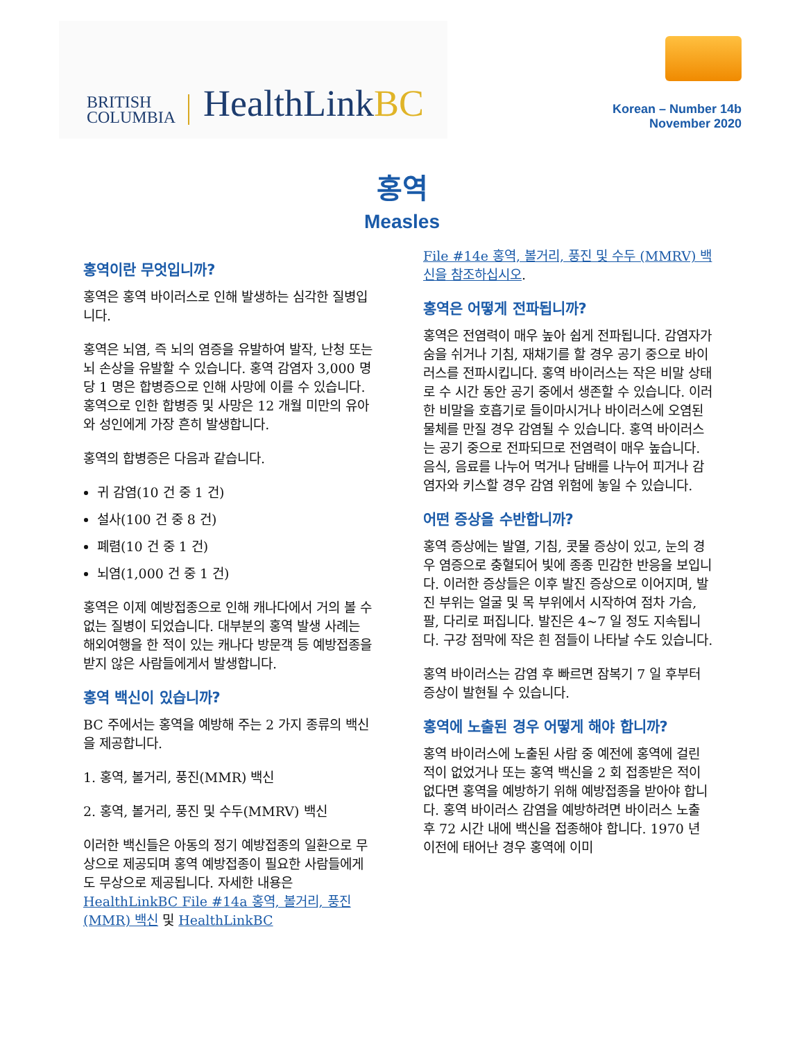BRITISH
COLUMBIA
HealthLinkBC
Korean – Number 14b
November 2020
홍역
Measles
홍역이란 무엇입니까?
홍역은 홍역 바이러스로 인해 발생하는 심각한 질병입니다.
홍역은 뇌염, 즉 뇌의 염증을 유발하여 발작, 난청 또는 뇌 손상을 유발할 수 있습니다. 홍역 감염자 3,000 명당 1 명은 합병증으로 인해 사망에 이를 수 있습니다. 홍역으로 인한 합병증 및 사망은 12 개월 미만의 유아와 성인에게 가장 흔히 발생합니다.
홍역의 합병증은 다음과 같습니다.
귀 감염(10 건 중 1 건)
설사(100 건 중 8 건)
폐렴(10 건 중 1 건)
뇌염(1,000 건 중 1 건)
홍역은 이제 예방접종으로 인해 캐나다에서 거의 볼 수 없는 질병이 되었습니다. 대부분의 홍역 발생 사례는 해외여행을 한 적이 있는 캐나다 방문객 등 예방접종을 받지 않은 사람들에게서 발생합니다.
홍역 백신이 있습니까?
BC 주에서는 홍역을 예방해 주는 2 가지 종류의 백신을 제공합니다.
1. 홍역, 볼거리, 풍진(MMR) 백신
2. 홍역, 볼거리, 풍진 및 수두(MMRV) 백신
이러한 백신들은 아동의 정기 예방접종의 일환으로 무상으로 제공되며 홍역 예방접종이 필요한 사람들에게도 무상으로 제공됩니다. 자세한 내용은 HealthLinkBC File #14a 홍역, 볼거리, 풍진(MMR) 백신 및 HealthLinkBC
File #14e 홍역, 볼거리, 풍진 및 수두 (MMRV) 백신을 참조하십시오.
홍역은 어떻게 전파됩니까?
홍역은 전염력이 매우 높아 쉽게 전파됩니다. 감염자가 숨을 쉬거나 기침, 재채기를 할 경우 공기 중으로 바이러스를 전파시킵니다. 홍역 바이러스는 작은 비말 상태로 수 시간 동안 공기 중에서 생존할 수 있습니다. 이러한 비말을 호흡기로 들이마시거나 바이러스에 오염된 물체를 만질 경우 감염될 수 있습니다. 홍역 바이러스는 공기 중으로 전파되므로 전염력이 매우 높습니다. 음식, 음료를 나누어 먹거나 담배를 나누어 피거나 감염자와 키스할 경우 감염 위험에 놓일 수 있습니다.
어떤 증상을 수반합니까?
홍역 증상에는 발열, 기침, 콧물 증상이 있고, 눈의 경우 염증으로 충혈되어 빛에 종종 민감한 반응을 보입니다. 이러한 증상들은 이후 발진 증상으로 이어지며, 발진 부위는 얼굴 및 목 부위에서 시작하여 점차 가슴, 팔, 다리로 퍼집니다. 발진은 4~7 일 정도 지속됩니다. 구강 점막에 작은 흰 점들이 나타날 수도 있습니다.
홍역 바이러스는 감염 후 빠르면 잠복기 7 일 후부터 증상이 발현될 수 있습니다.
홍역에 노출된 경우 어떻게 해야 합니까?
홍역 바이러스에 노출된 사람 중 예전에 홍역에 걸린 적이 없었거나 또는 홍역 백신을 2 회 접종받은 적이 없다면 홍역을 예방하기 위해 예방접종을 받아야 합니다. 홍역 바이러스 감염을 예방하려면 바이러스 노출 후 72 시간 내에 백신을 접종해야 합니다. 1970 년 이전에 태어난 경우 홍역에 이미